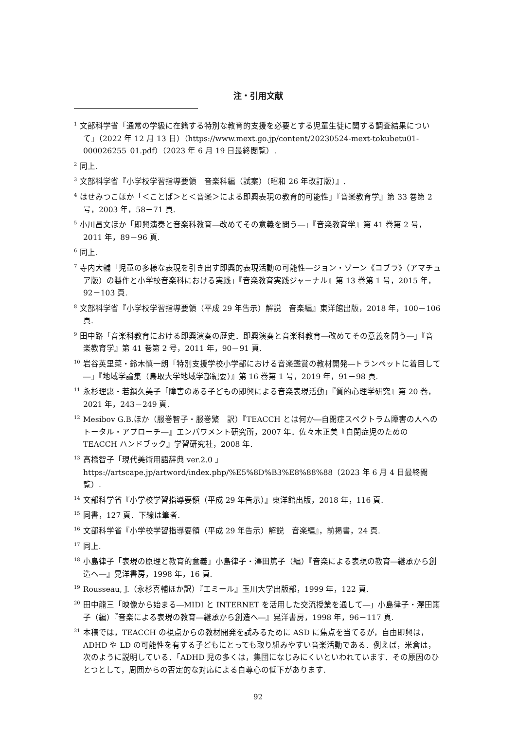注・引用文献
<sup>1</sup> 文部科学省「通常の学級に在籍する特別な教育的支援を必要とする児童生徒に関する調査結果について」（2022 年 12 月 13 日）（https://www.mext.go.jp/content/20230524-mext-tokubetu01-000026255_01.pdf）（2023 年 6 月 19 日最終閲覧）.
<sup>2</sup> 同上.
<sup>3</sup> 文部科学省『小学校学習指導要領　音楽科編（試案）（昭和 26 年改訂版）』.
<sup>4</sup> はせみつこほか「＜ことば＞と＜音楽＞による即興表現の教育的可能性」『音楽教育学』第 33 巻第 2 号，2003 年，58－71 頁.
<sup>5</sup> 小川昌文ほか「即興演奏と音楽科教育―改めてその意義を問う―」『音楽教育学』第 41 巻第 2 号，2011 年，89－96 頁.
<sup>6</sup> 同上.
<sup>7</sup> 寺内大輔「児童の多様な表現を引き出す即興的表現活動の可能性―ジョン・ゾーン《コブラ》（アマチュア版）の製作と小学校音楽科における実践」『音楽教育実践ジャーナル』第 13 巻第 1 号，2015 年，92－103 頁.
<sup>8</sup> 文部科学省『小学校学習指導要領（平成 29 年告示）解説　音楽編』東洋館出版，2018 年，100－106 頁.
<sup>9</sup> 田中路「音楽科教育における即興演奏の歴史．即興演奏と音楽科教育―改めてその意義を問う―」『音楽教育学』第 41 巻第 2 号，2011 年，90－91 頁.
<sup>10</sup> 岩谷英里菜・鈴木慎一朗「特別支援学校小学部における音楽鑑賞の教材開発―トランペットに着目して―」『地域学論集（鳥取大学地域学部紀要）』第 16 巻第 1 号，2019 年，91－98 頁.
<sup>11</sup> 永杉理惠・若鍋久美子「障害のある子どもの即興による音楽表現活動」『質的心理学研究』第 20 巻，2021 年，243－249 頁.
<sup>12</sup> Mesibov G.B.ほか（服巻智子・服巻繁　訳）『TEACCH とは何か―自閉症スペクトラム障害の人へのトータル・アプローチ―』エンパワメント研究所，2007 年．佐々木正美『自閉症児のための TEACCH ハンドブック』学習研究社，2008 年.
<sup>13</sup> 高橋智子「現代美術用語辞典 ver.2.0 」
https://artscape.jp/artword/index.php/%E5%8D%B3%E8%88%88（2023 年 6 月 4 日最終閲覧）.
<sup>14</sup> 文部科学省『小学校学習指導要領（平成 29 年告示）』東洋館出版，2018 年，116 頁.
<sup>15</sup> 同書，127 頁．下線は筆者.
<sup>16</sup> 文部科学省『小学校学習指導要領（平成 29 年告示）解説　音楽編』，前掲書，24 頁.
<sup>17</sup> 同上.
<sup>18</sup> 小島律子「表現の原理と教育的意義」小島律子・澤田篤子（編）『音楽による表現の教育―継承から創造へ―』晃洋書房，1998 年，16 頁.
<sup>19</sup> Rousseau, J.（永杉喜輔ほか訳）『エミール』玉川大学出版部，1999 年，122 頁.
<sup>20</sup> 田中龍三「映像から始まる―MIDI と INTERNET を活用した交流授業を通して―」小島律子・澤田篤子（編）『音楽による表現の教育―継承から創造へ―』晃洋書房，1998 年，96－117 頁.
<sup>21</sup> 本稿では，TEACCH の視点からの教材開発を試みるために ASD に焦点を当てるが，自由即興は，ADHD や LD の可能性を有する子どもにとっても取り組みやすい音楽活動である．例えば，米倉は，次のように説明している．「ADHD 児の多くは，集団になじみにくいといわれています．その原因のひとつとして，周囲からの否定的な対応による自尊心の低下があります.
92